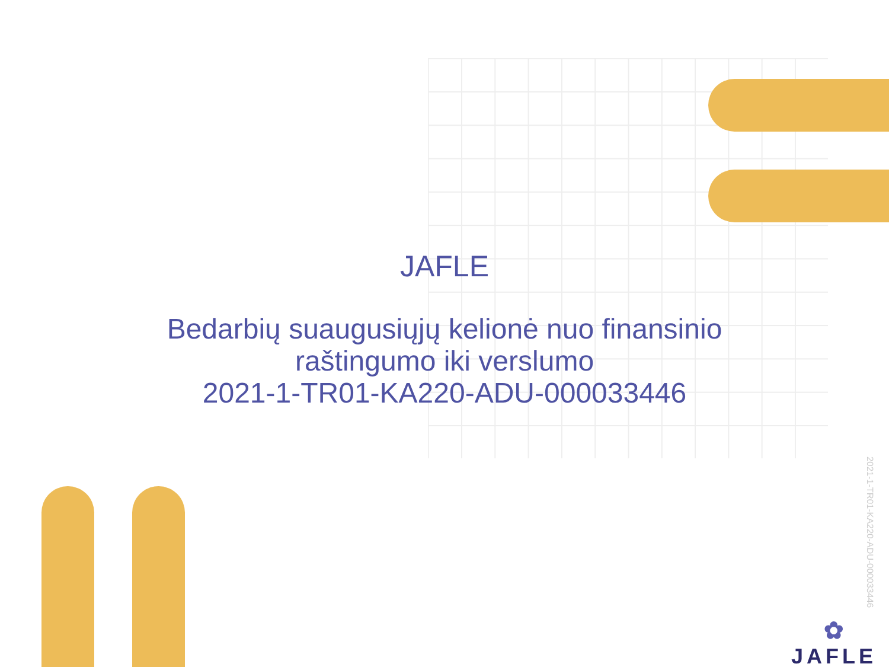JAFLE
Bedarbių suaugusiųjų kelionė nuo finansinio
raštingumo iki verslumo
2021-1-TR01-KA220-ADU-000033446
2021-1-TR01-KA220-ADU-000033446
✿
JAFLE